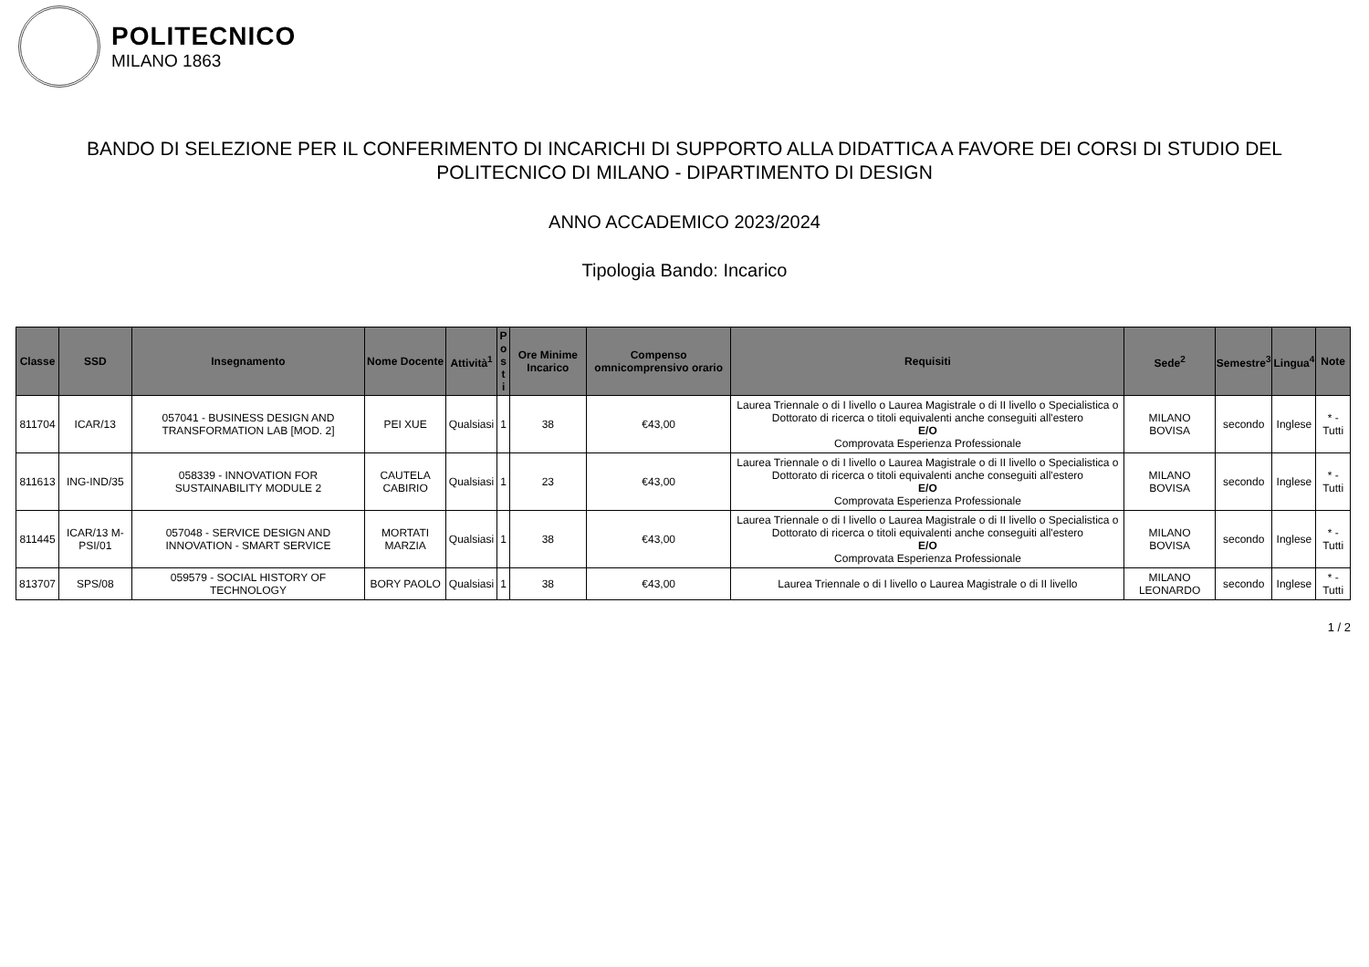POLITECNICO
MILANO 1863
BANDO DI SELEZIONE PER IL CONFERIMENTO DI INCARICHI DI SUPPORTO ALLA DIDATTICA A FAVORE DEI CORSI DI STUDIO DEL
POLITECNICO DI MILANO - DIPARTIMENTO DI DESIGN
ANNO ACCADEMICO 2023/2024
Tipologia Bando: Incarico
| Classe | SSD | Insegnamento | Nome Docente | Attività<sup>1</sup> | P o s t i | Ore Minime Incarico | Compenso omnicomprensivo orario | Requisiti | Sede<sup>2</sup> | Semestre<sup>3</sup> | Lingua<sup>4</sup> | Note |
| --- | --- | --- | --- | --- | --- | --- | --- | --- | --- | --- | --- | --- |
| 811704 | ICAR/13 | 057041 - BUSINESS DESIGN AND TRANSFORMATION LAB [MOD. 2] | PEI XUE | Qualsiasi | 1 | 38 | €43,00 | Laurea Triennale o di I livello o Laurea Magistrale o di II livello o Specialistica o Dottorato di ricerca o titoli equivalenti anche conseguiti all'estero E/O Comprovata Esperienza Professionale | MILANO BOVISA | secondo | Inglese | * - Tutti |
| 811613 | ING-IND/35 | 058339 - INNOVATION FOR SUSTAINABILITY MODULE 2 | CAUTELA CABIRIO | Qualsiasi | 1 | 23 | €43,00 | Laurea Triennale o di I livello o Laurea Magistrale o di II livello o Specialistica o Dottorato di ricerca o titoli equivalenti anche conseguiti all'estero E/O Comprovata Esperienza Professionale | MILANO BOVISA | secondo | Inglese | * - Tutti |
| 811445 | ICAR/13 M-PSI/01 | 057048 - SERVICE DESIGN AND INNOVATION - SMART SERVICE | MORTATI MARZIA | Qualsiasi | 1 | 38 | €43,00 | Laurea Triennale o di I livello o Laurea Magistrale o di II livello o Specialistica o Dottorato di ricerca o titoli equivalenti anche conseguiti all'estero E/O Comprovata Esperienza Professionale | MILANO BOVISA | secondo | Inglese | * - Tutti |
| 813707 | SPS/08 | 059579 - SOCIAL HISTORY OF TECHNOLOGY | BORY PAOLO | Qualsiasi | 1 | 38 | €43,00 | Laurea Triennale o di I livello o Laurea Magistrale o di II livello | MILANO LEONARDO | secondo | Inglese | * - Tutti |
1 / 2